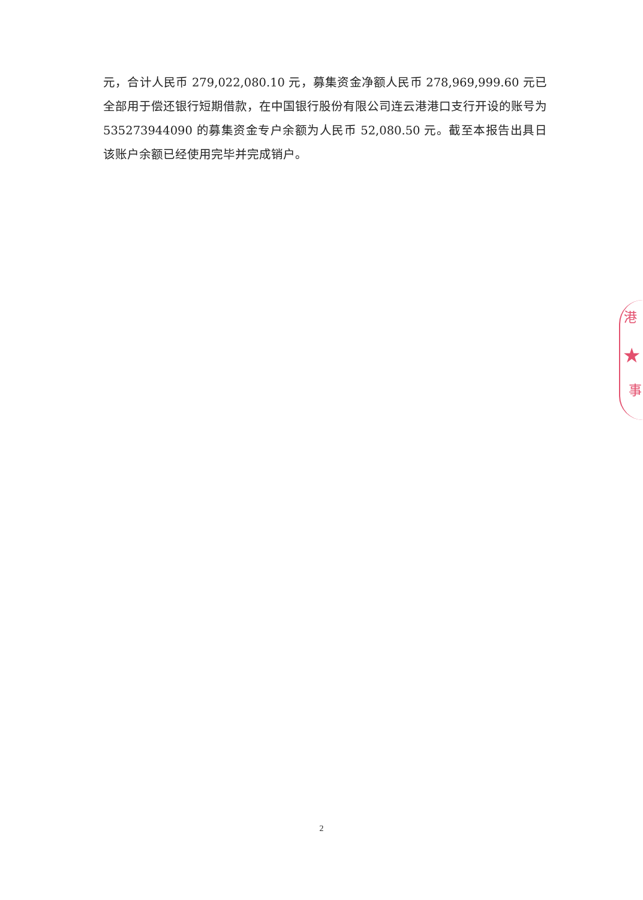元，合计人民币 279,022,080.10 元，募集资金净额人民币 278,969,999.60 元已全部用于偿还银行短期借款，在中国银行股份有限公司连云港港口支行开设的账号为 535273944090 的募集资金专户余额为人民币 52,080.50 元。截至本报告出具日该账户余额已经使用完毕并完成销户。
港
★
事
2